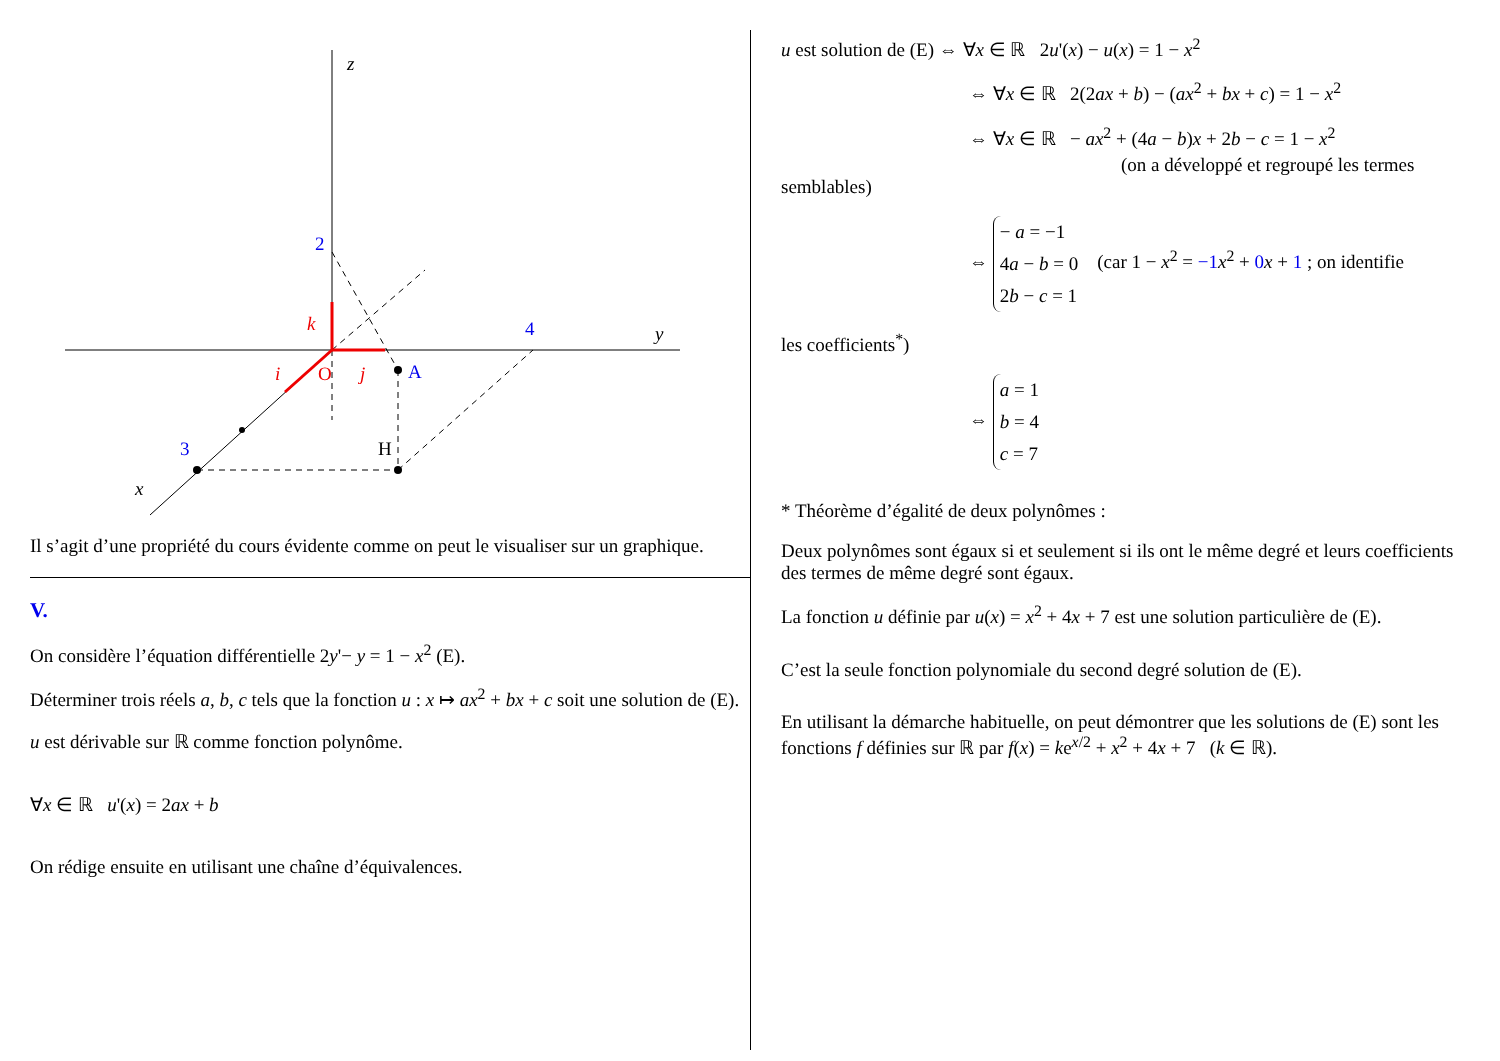z
y
x
2
4
3
k
i
j
O
A
H
Il s’agit d’une propriété du cours évidente comme on peut le visualiser sur un graphique.
V.
On considère l’équation différentielle 2y'− y = 1 − x<sup>2</sup> (E).
Déterminer trois réels a, b, c tels que la fonction u : x ↦ ax<sup>2</sup> + bx + c soit une solution de (E).
u est dérivable sur ℝ comme fonction polynôme.
∀x ∈ ℝ u'(x) = 2ax + b
On rédige ensuite en utilisant une chaîne d’équivalences.
u est solution de (E) ⇔ ∀x ∈ ℝ 2u'(x) − u(x) = 1 − x<sup>2</sup>
⇔ ∀x ∈ ℝ 2(2ax + b) − (ax<sup>2</sup> + bx + c) = 1 − x<sup>2</sup>
⇔ ∀x ∈ ℝ − ax<sup>2</sup> + (4a − b)x + 2b − c = 1 − x<sup>2</sup>
(on a développé et regroupé les termes semblables)
⇔ − a = −1
4a − b = 0
2b − c = 1 (car 1 − x<sup>2</sup> = −1 x<sup>2</sup> + 0 x + 1 ; on identifie
les coefficients<sup>*</sup>)
⇔ a = 1
b = 4
c = 7
* Théorème d’égalité de deux polynômes :
Deux polynômes sont égaux si et seulement si ils ont le même degré et leurs coefficients des termes de même degré sont égaux.
La fonction u définie par u(x) = x<sup>2</sup> + 4x + 7 est une solution particulière de (E).
C’est la seule fonction polynomiale du second degré solution de (E).
En utilisant la démarche habituelle, on peut démontrer que les solutions de (E) sont les fonctions f définies sur ℝ par f(x) = ke<sup>x/2</sup> + x<sup>2</sup> + 4x + 7 (k ∈ ℝ).